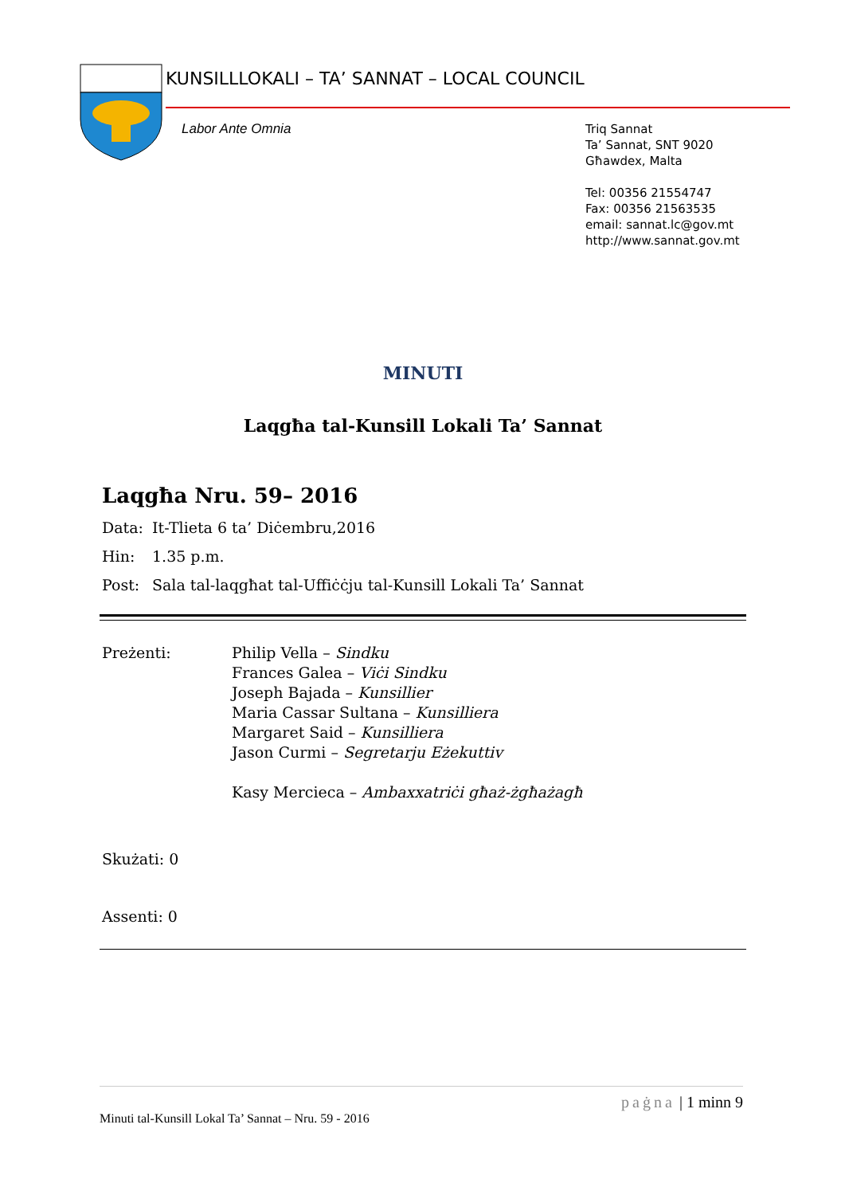KUNSILLLOKALI – TA’ SANNAT – LOCAL COUNCIL
Labor Ante Omnia
Triq Sannat
Ta’ Sannat, SNT 9020
Għawdex, Malta
Tel: 00356 21554747
Fax: 00356 21563535
email: sannat.lc@gov.mt
http://www.sannat.gov.mt
MINUTI
Laqgħa tal-Kunsill Lokali Ta’ Sannat
Laqgħa Nru. 59– 2016
Data: It-Tlieta 6 ta’ Diċembru,2016
Hin: 1.35 p.m.
Post: Sala tal-laqgħat tal-Uffiċċju tal-Kunsill Lokali Ta’ Sannat
Preżenti: Philip Vella – Sindku
Frances Galea – Viċi Sindku
Joseph Bajada – Kunsillier
Maria Cassar Sultana – Kunsilliera
Margaret Said – Kunsilliera
Jason Curmi – Segretarju Eżekuttiv
Kasy Mercieca – Ambaxxatriċi għaż-żgħażagħ
Skużati: 0
Assenti: 0
paġna | 1 minn 9
Minuti tal-Kunsill Lokal Ta’ Sannat – Nru. 59 - 2016